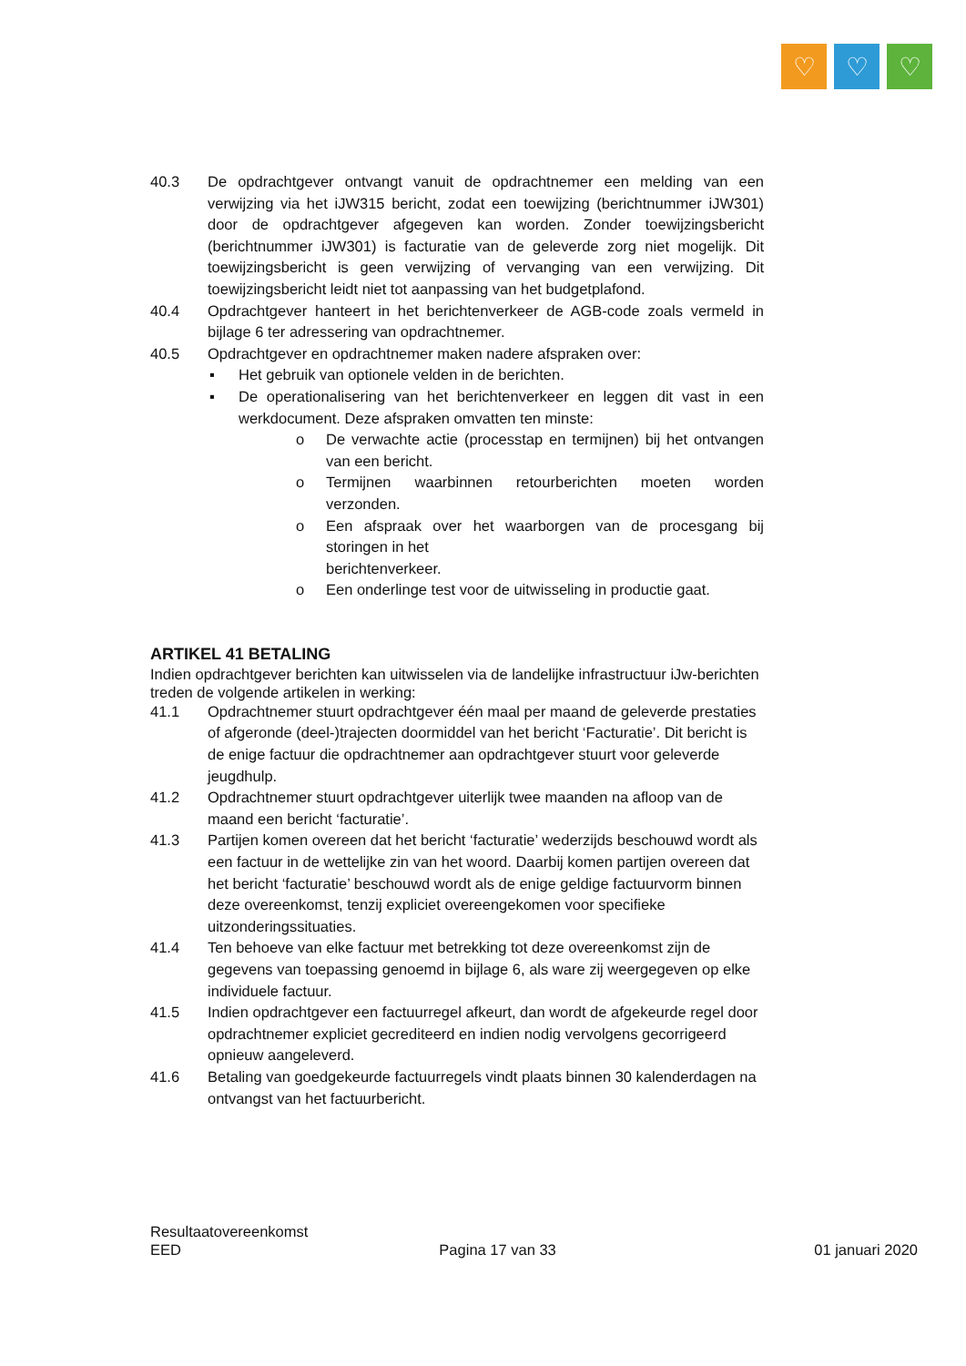♡ ♡ ♡
40.3 De opdrachtgever ontvangt vanuit de opdrachtnemer een melding van een verwijzing via het iJW315 bericht, zodat een toewijzing (berichtnummer iJW301) door de opdrachtgever afgegeven kan worden. Zonder toewijzingsbericht (berichtnummer iJW301) is facturatie van de geleverde zorg niet mogelijk. Dit toewijzingsbericht is geen verwijzing of vervanging van een verwijzing. Dit toewijzingsbericht leidt niet tot aanpassing van het budgetplafond.
40.4 Opdrachtgever hanteert in het berichtenverkeer de AGB-code zoals vermeld in bijlage 6 ter adressering van opdrachtnemer.
40.5 Opdrachtgever en opdrachtnemer maken nadere afspraken over:
▪ Het gebruik van optionele velden in de berichten.
▪ De operationalisering van het berichtenverkeer en leggen dit vast in een werkdocument. Deze afspraken omvatten ten minste:
o De verwachte actie (processtap en termijnen) bij het ontvangen van een bericht.
o Termijnen waarbinnen retourberichten moeten worden verzonden.
o Een afspraak over het waarborgen van de procesgang bij storingen in het
berichtenverkeer.
o Een onderlinge test voor de uitwisseling in productie gaat.
ARTIKEL 41 BETALING
Indien opdrachtgever berichten kan uitwisselen via de landelijke infrastructuur iJw-berichten treden de volgende artikelen in werking:
41.1 Opdrachtnemer stuurt opdrachtgever één maal per maand de geleverde prestaties of afgeronde (deel-)trajecten doormiddel van het bericht ‘Facturatie’. Dit bericht is de enige factuur die opdrachtnemer aan opdrachtgever stuurt voor geleverde jeugdhulp.
41.2 Opdrachtnemer stuurt opdrachtgever uiterlijk twee maanden na afloop van de maand een bericht ‘facturatie’.
41.3 Partijen komen overeen dat het bericht ‘facturatie’ wederzijds beschouwd wordt als een factuur in de wettelijke zin van het woord. Daarbij komen partijen overeen dat het bericht ‘facturatie’ beschouwd wordt als de enige geldige factuurvorm binnen deze overeenkomst, tenzij expliciet overeengekomen voor specifieke uitzonderingssituaties.
41.4 Ten behoeve van elke factuur met betrekking tot deze overeenkomst zijn de gegevens van toepassing genoemd in bijlage 6, als ware zij weergegeven op elke individuele factuur.
41.5 Indien opdrachtgever een factuurregel afkeurt, dan wordt de afgekeurde regel door opdrachtnemer expliciet gecrediteerd en indien nodig vervolgens gecorrigeerd opnieuw aangeleverd.
41.6 Betaling van goedgekeurde factuurregels vindt plaats binnen 30 kalenderdagen na ontvangst van het factuurbericht.
Resultaatovereenkomst
EED Pagina 17 van 33 01 januari 2020